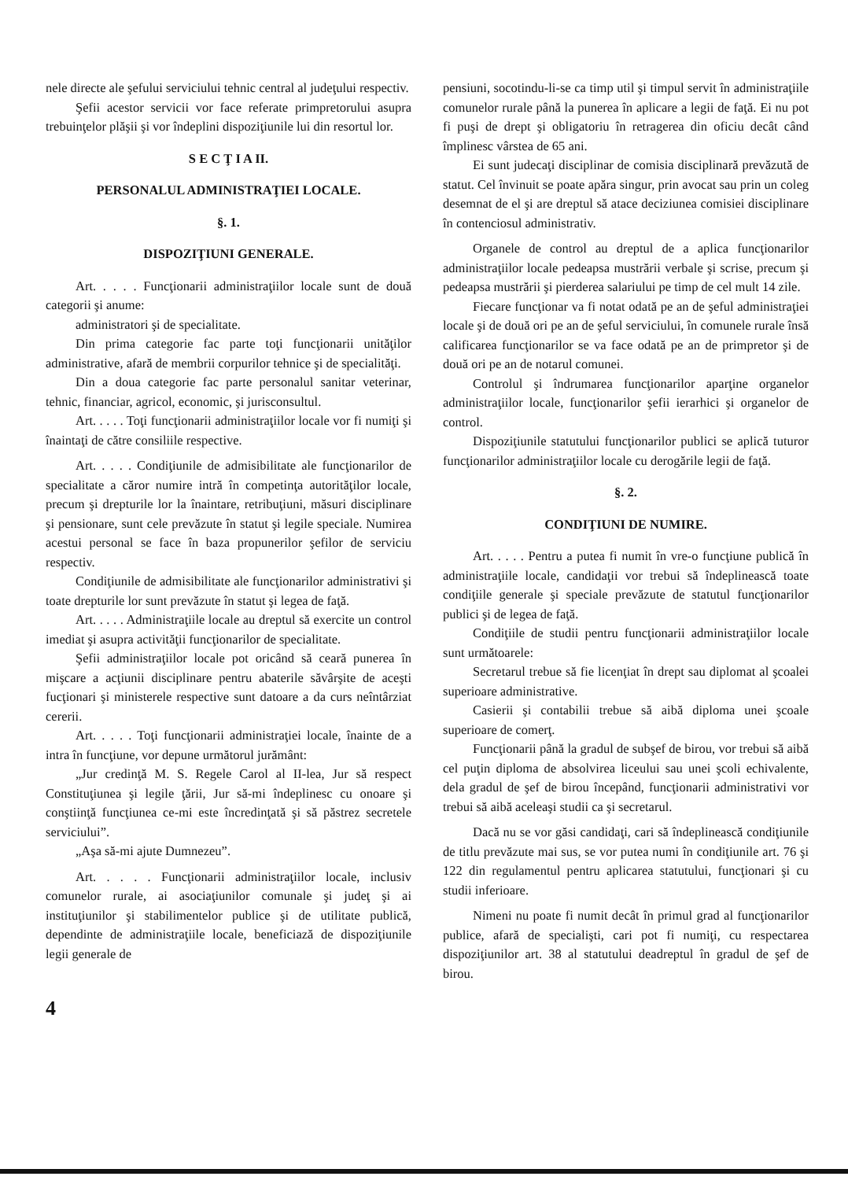nele directe ale şefului serviciului tehnic central al judeţului respectiv.
Şefii acestor servicii vor face referate primpretorului asupra trebuinţelor plăşii şi vor îndeplini dispoziţiunile lui din resortul lor.
S E C Ţ I A II.
PERSONALUL ADMINISTRAŢIEI LOCALE.
§. 1.
DISPOZIŢIUNI GENERALE.
Art. . . . . Funcţionarii administraţiilor locale sunt de două categorii şi anume:
administratori şi de specialitate.
Din prima categorie fac parte toţi funcţionarii unităţilor administrative, afară de membrii corpurilor tehnice şi de specialităţi.
Din a doua categorie fac parte personalul sanitar veterinar, tehnic, financiar, agricol, economic, şi jurisconsultul.
Art. . . . . Toţi funcţionarii administraţiilor locale vor fi numiţi şi înaintaţi de către consiliile respective.
Art. . . . . Condiţiunile de admisibilitate ale funcţionarilor de specialitate a căror numire intră în competinţa autorităţilor locale, precum şi drepturile lor la înaintare, retribuţiuni, măsuri disciplinare şi pensionare, sunt cele prevăzute în statut şi legile speciale. Numirea acestui personal se face în baza propunerilor şefilor de serviciu respectiv.
Condiţiunile de admisibilitate ale funcţionarilor administrativi şi toate drepturile lor sunt prevăzute în statut şi legea de faţă.
Art. . . . . Administraţiile locale au dreptul să exercite un control imediat şi asupra activităţii funcţionarilor de specialitate.
Şefii administraţiilor locale pot oricând să ceară punerea în mişcare a acţiunii disciplinare pentru abaterile săvârşite de aceşti fucţionari şi ministerele respective sunt datoare a da curs neîntârziat cererii.
Art. . . . . Toţi funcţionarii administraţiei locale, înainte de a intra în funcţiune, vor depune următorul jurământ:
„Jur credinţă M. S. Regele Carol al II-lea, Jur să respect Constituţiunea şi legile ţării, Jur să-mi îndeplinesc cu onoare şi conştiinţă funcţiunea ce-mi este încredinţată şi să păstrez secretele serviciului”.
„Aşa să-mi ajute Dumnezeu”.
Art. . . . . Funcţionarii administraţiilor locale, inclusiv comunelor rurale, ai asociaţiunilor comunale şi judeţ şi ai instituţiunilor şi stabilimentelor publice şi de utilitate publică, dependinte de administraţiile locale, beneficiază de dispoziţiunile legii generale de
pensiuni, socotindu-li-se ca timp util şi timpul servit în administraţiile comunelor rurale până la punerea în aplicare a legii de faţă. Ei nu pot fi puşi de drept şi obligatoriu în retragerea din oficiu decât când împlinesc vârstea de 65 ani.
Ei sunt judecaţi disciplinar de comisia disciplinară prevăzută de statut. Cel învinuit se poate apăra singur, prin avocat sau prin un coleg desemnat de el şi are dreptul să atace deciziunea comisiei disciplinare în contenciosul administrativ.
Organele de control au dreptul de a aplica funcţionarilor administraţiilor locale pedeapsa mustrării verbale şi scrise, precum şi pedeapsa mustrării şi pierderea salariului pe timp de cel mult 14 zile.
Fiecare funcţionar va fi notat odată pe an de şeful administraţiei locale şi de două ori pe an de şeful serviciului, în comunele rurale însă calificarea funcţionarilor se va face odată pe an de primpretor şi de două ori pe an de notarul comunei.
Controlul şi îndrumarea funcţionarilor aparţine organelor administraţiilor locale, funcţionarilor şefii ierarhici şi organelor de control.
Dispoziţiunile statutului funcţionarilor publici se aplică tuturor funcţionarilor administraţiilor locale cu derogările legii de faţă.
§. 2.
CONDIŢIUNI DE NUMIRE.
Art. . . . . Pentru a putea fi numit în vre-o funcţiune publică în administraţiile locale, candidaţii vor trebui să îndeplinească toate condiţiile generale şi speciale prevăzute de statutul funcţionarilor publici şi de legea de faţă.
Condiţiile de studii pentru funcţionarii administraţiilor locale sunt următoarele:
Secretarul trebue să fie licenţiat în drept sau diplomat al şcoalei superioare administrative.
Casierii şi contabilii trebue să aibă diploma unei şcoale superioare de comerţ.
Funcţionarii până la gradul de subşef de birou, vor trebui să aibă cel puţin diploma de absolvirea liceului sau unei şcoli echivalente, dela gradul de şef de birou începând, funcţionarii administrativi vor trebui să aibă aceleaşi studii ca şi secretarul.
Dacă nu se vor găsi candidaţi, cari să îndeplinească condiţiunile de titlu prevăzute mai sus, se vor putea numi în condiţiunile art. 76 şi 122 din regulamentul pentru aplicarea statutului, funcţionari şi cu studii inferioare.
Nimeni nu poate fi numit decât în primul grad al funcţionarilor publice, afară de specialişti, cari pot fi numiţi, cu respectarea dispoziţiunilor art. 38 al statutului deadreptul în gradul de şef de birou.
4